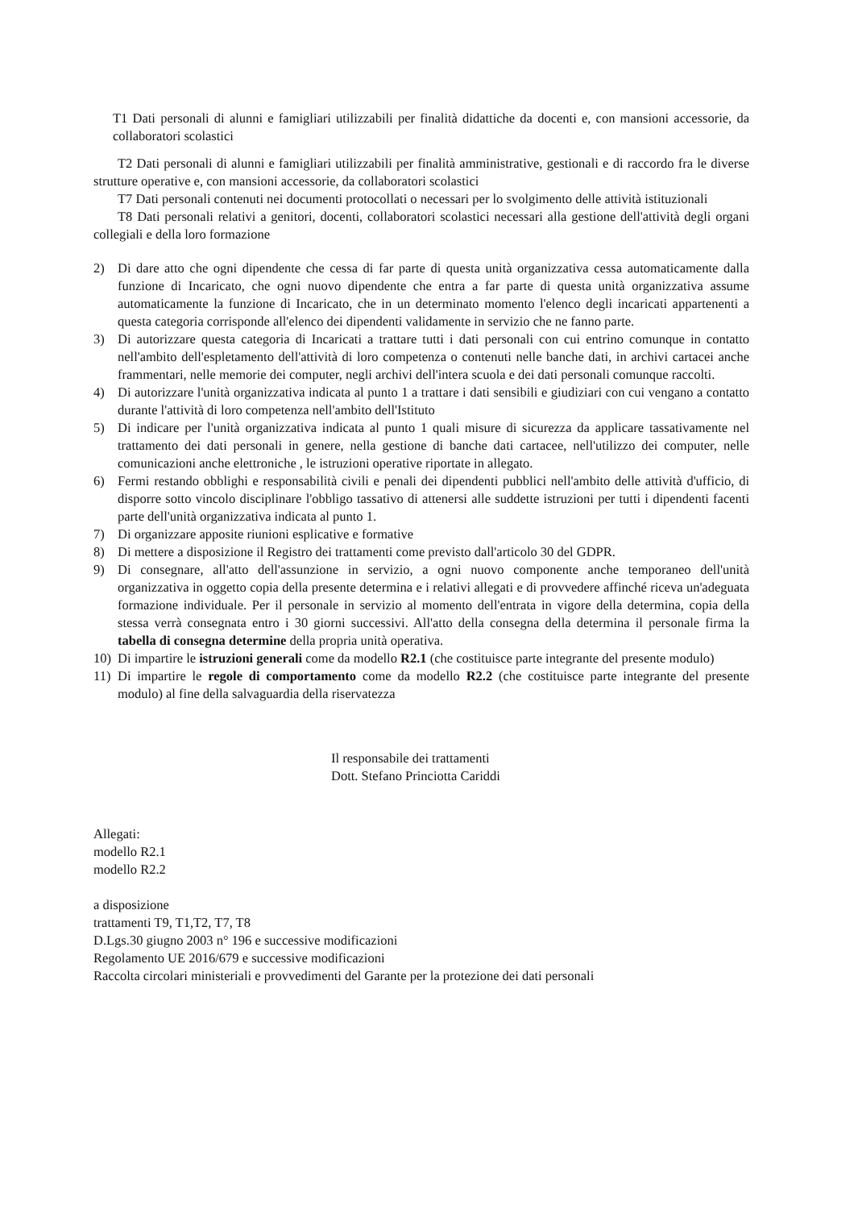T1 Dati personali di alunni e famigliari utilizzabili per finalità didattiche da docenti e, con mansioni accessorie, da collaboratori scolastici
T2 Dati personali di alunni e famigliari utilizzabili per finalità amministrative, gestionali e di raccordo fra le diverse strutture operative e, con mansioni accessorie, da collaboratori scolastici
T7 Dati personali contenuti nei documenti protocollati o necessari per lo svolgimento delle attività istituzionali
T8 Dati personali relativi a genitori, docenti, collaboratori scolastici necessari alla gestione dell'attività degli organi collegiali e della loro formazione
2) Di dare atto che ogni dipendente che cessa di far parte di questa unità organizzativa cessa automaticamente dalla funzione di Incaricato, che ogni nuovo dipendente che entra a far parte di questa unità organizzativa assume automaticamente la funzione di Incaricato, che in un determinato momento l'elenco degli incaricati appartenenti a questa categoria corrisponde all'elenco dei dipendenti validamente in servizio che ne fanno parte.
3) Di autorizzare questa categoria di Incaricati a trattare tutti i dati personali con cui entrino comunque in contatto nell'ambito dell'espletamento dell'attività di loro competenza o contenuti nelle banche dati, in archivi cartacei anche frammentari, nelle memorie dei computer, negli archivi dell'intera scuola e dei dati personali comunque raccolti.
4) Di autorizzare l'unità organizzativa indicata al punto 1 a trattare i dati sensibili e giudiziari con cui vengano a contatto durante l'attività di loro competenza nell'ambito dell'Istituto
5) Di indicare per l'unità organizzativa indicata al punto 1 quali misure di sicurezza da applicare tassativamente nel trattamento dei dati personali in genere, nella gestione di banche dati cartacee, nell'utilizzo dei computer, nelle comunicazioni anche elettroniche , le istruzioni operative riportate in allegato.
6) Fermi restando obblighi e responsabilità civili e penali dei dipendenti pubblici nell'ambito delle attività d'ufficio, di disporre sotto vincolo disciplinare l'obbligo tassativo di attenersi alle suddette istruzioni per tutti i dipendenti facenti parte dell'unità organizzativa indicata al punto 1.
7) Di organizzare apposite riunioni esplicative e formative
8) Di mettere a disposizione il Registro dei trattamenti come previsto dall'articolo 30 del GDPR.
9) Di consegnare, all'atto dell'assunzione in servizio, a ogni nuovo componente anche temporaneo dell'unità organizzativa in oggetto copia della presente determina e i relativi allegati e di provvedere affinché riceva un'adeguata formazione individuale. Per il personale in servizio al momento dell'entrata in vigore della determina, copia della stessa verrà consegnata entro i 30 giorni successivi. All'atto della consegna della determina il personale firma la tabella di consegna determine della propria unità operativa.
10) Di impartire le istruzioni generali come da modello R2.1 (che costituisce parte integrante del presente modulo)
11) Di impartire le regole di comportamento come da modello R2.2 (che costituisce parte integrante del presente modulo) al fine della salvaguardia della riservatezza
Il responsabile dei trattamenti
Dott. Stefano Princiotta Cariddi
Allegati:
modello R2.1
modello R2.2
a disposizione
trattamenti T9, T1,T2, T7, T8
D.Lgs.30 giugno 2003 n° 196 e successive modificazioni
Regolamento UE 2016/679 e successive modificazioni
Raccolta circolari ministeriali e provvedimenti del Garante per la protezione dei dati personali